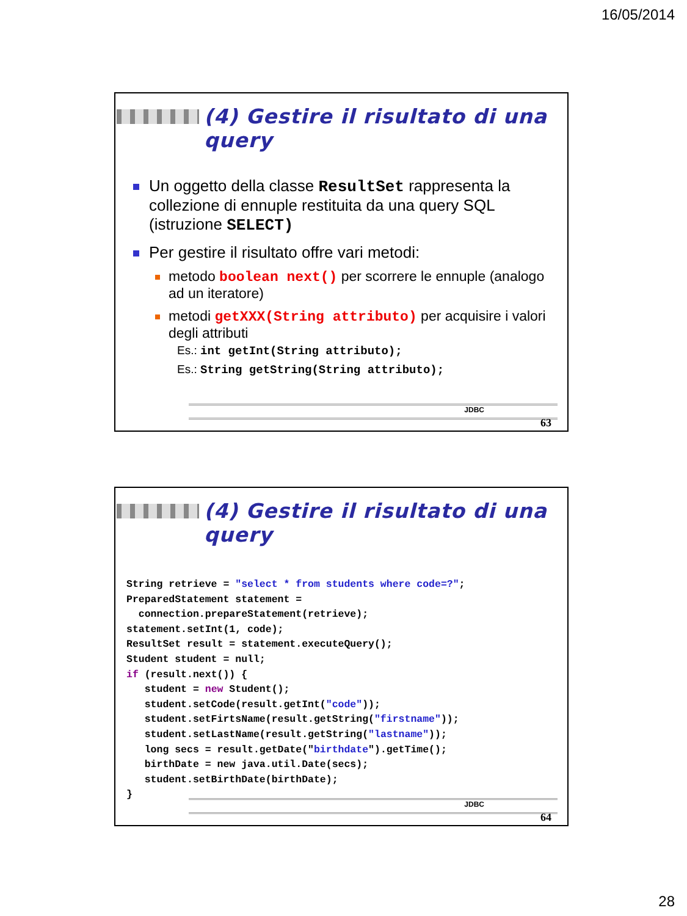16/05/2014
(4) Gestire il risultato di una query
Un oggetto della classe ResultSet rappresenta la collezione di ennuple restituita da una query SQL (istruzione SELECT)
Per gestire il risultato offre vari metodi:
metodo boolean next() per scorrere le ennuple (analogo ad un iteratore)
metodi getXXX(String attributo) per acquisire i valori degli attributi
Es.: int getInt(String attributo);
Es.: String getString(String attributo);
JDBC
63
(4) Gestire il risultato di una query
String retrieve = "select * from students where code=?";
PreparedStatement statement =
  connection.prepareStatement(retrieve);
statement.setInt(1, code);
ResultSet result = statement.executeQuery();
Student student = null;
if (result.next()) {
   student = new Student();
   student.setCode(result.getInt("code"));
   student.setFirtsName(result.getString("firstname"));
   student.setLastName(result.getString("lastname"));
   long secs = result.getDate("birthdate").getTime();
   birthDate = new java.util.Date(secs);
   student.setBirthDate(birthDate);
}
JDBC
64
28